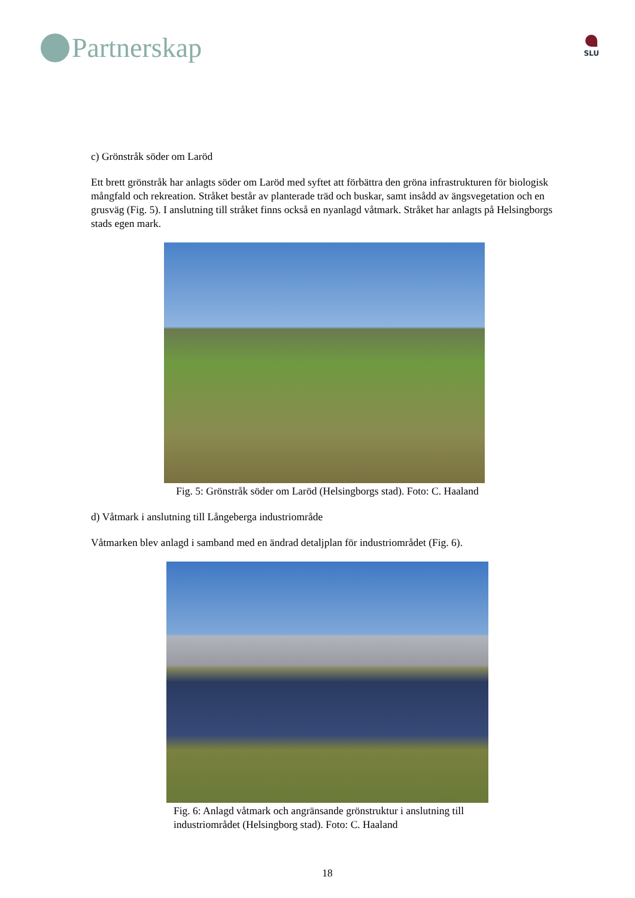Partnerskap
SLU
c) Grönstråk söder om Laröd
Ett brett grönstråk har anlagts söder om Laröd med syftet att förbättra den gröna infrastrukturen för biologisk mångfald och rekreation. Stråket består av planterade träd och buskar, samt insådd av ängsvegetation och en grusväg (Fig. 5). I anslutning till stråket finns också en nyanlagd våtmark. Stråket har anlagts på Helsingborgs stads egen mark.
Fig. 5: Grönstråk söder om Laröd (Helsingborgs stad). Foto: C. Haaland
d) Våtmark i anslutning till Långeberga industriområde
Våtmarken blev anlagd i samband med en ändrad detaljplan för industriområdet (Fig. 6).
Fig. 6: Anlagd våtmark och angränsande grönstruktur i anslutning till industriområdet (Helsingborg stad). Foto: C. Haaland
18